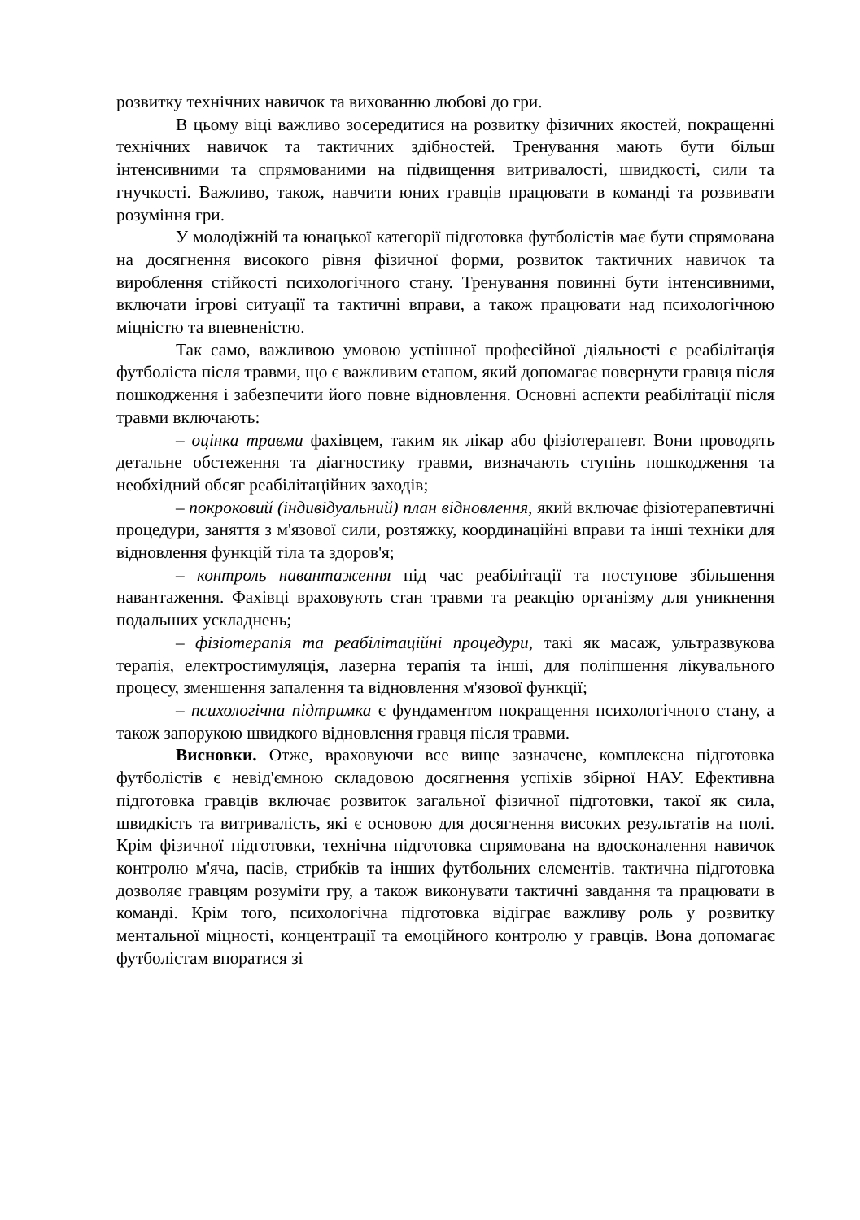розвитку технічних навичок та вихованню любові до гри.
В цьому віці важливо зосередитися на розвитку фізичних якостей, покращенні технічних навичок та тактичних здібностей. Тренування мають бути більш інтенсивними та спрямованими на підвищення витривалості, швидкості, сили та гнучкості. Важливо, також, навчити юних гравців працювати в команді та розвивати розуміння гри.
У молодіжній та юнацької категорії підготовка футболістів має бути спрямована на досягнення високого рівня фізичної форми, розвиток тактичних навичок та вироблення стійкості психологічного стану. Тренування повинні бути інтенсивними, включати ігрові ситуації та тактичні вправи, а також працювати над психологічною міцністю та впевненістю.
Так само, важливою умовою успішної професійної діяльності є реабілітація футболіста після травми, що є важливим етапом, який допомагає повернути гравця після пошкодження і забезпечити його повне відновлення. Основні аспекти реабілітації після травми включають:
– оцінка травми фахівцем, таким як лікар або фізіотерапевт. Вони проводять детальне обстеження та діагностику травми, визначають ступінь пошкодження та необхідний обсяг реабілітаційних заходів;
– покроковий (індивідуальний) план відновлення, який включає фізіотерапевтичні процедури, заняття з м'язової сили, розтяжку, координаційні вправи та інші техніки для відновлення функцій тіла та здоров'я;
– контроль навантаження під час реабілітації та поступове збільшення навантаження. Фахівці враховують стан травми та реакцію організму для уникнення подальших ускладнень;
– фізіотерапія та реабілітаційні процедури, такі як масаж, ультразвукова терапія, електростимуляція, лазерна терапія та інші, для поліпшення лікувального процесу, зменшення запалення та відновлення м'язової функції;
– психологічна підтримка є фундаментом покращення психологічного стану, а також запорукою швидкого відновлення гравця після травми.
Висновки. Отже, враховуючи все вище зазначене, комплексна підготовка футболістів є невід'ємною складовою досягнення успіхів збірної НАУ. Ефективна підготовка гравців включає розвиток загальної фізичної підготовки, такої як сила, швидкість та витривалість, які є основою для досягнення високих результатів на полі. Крім фізичної підготовки, технічна підготовка спрямована на вдосконалення навичок контролю м'яча, пасів, стрибків та інших футбольних елементів. тактична підготовка дозволяє гравцям розуміти гру, а також виконувати тактичні завдання та працювати в команді. Крім того, психологічна підготовка відіграє важливу роль у розвитку ментальної міцності, концентрації та емоційного контролю у гравців. Вона допомагає футболістам впоратися зі